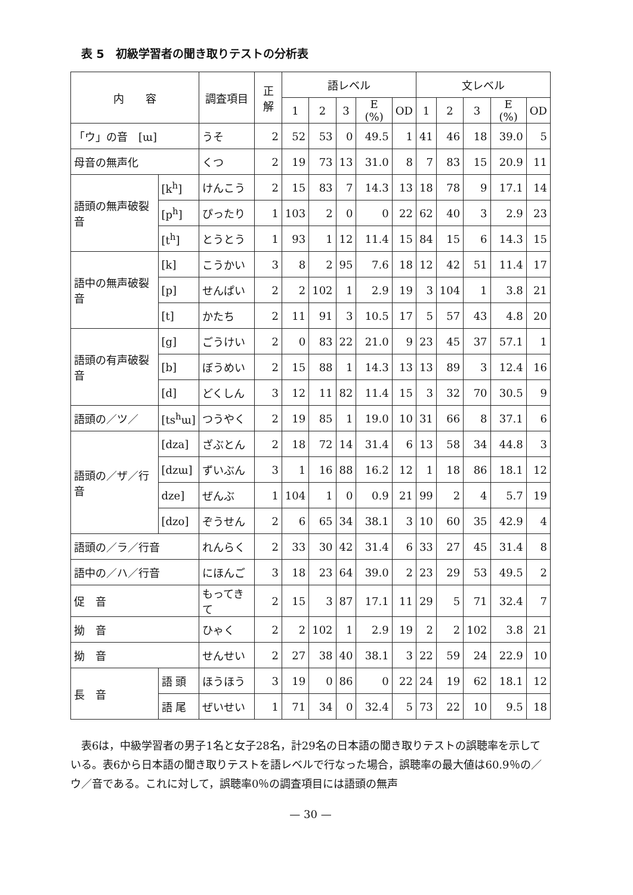表 5　初級学習者の聞き取りテストの分析表
| 内 容 | | 調査項目 | 正解 | 語レベル | | | | | 文レベル | | | | |
| --- | --- | --- | --- | --- | --- | --- | --- | --- | --- | --- | --- | --- | --- |
| | | | | 1 | 2 | 3 | E (%) | OD | 1 | 2 | 3 | E (%) | OD |
| 「ウ」の音 [ɯ] | | うそ | 2 | 52 | 53 | 0 | 49.5 | 1 | 41 | 46 | 18 | 39.0 | 5 |
| 母音の無声化 | | くつ | 2 | 19 | 73 | 13 | 31.0 | 8 | 7 | 83 | 15 | 20.9 | 11 |
| 語頭の無声破裂音 | [k<sup>h</sup>] | けんこう | 2 | 15 | 83 | 7 | 14.3 | 13 | 18 | 78 | 9 | 17.1 | 14 |
| | [p<sup>h</sup>] | ぴったり | 1 | 103 | 2 | 0 | 0 | 22 | 62 | 40 | 3 | 2.9 | 23 |
| | [t<sup>h</sup>] | とうとう | 1 | 93 | 1 | 12 | 11.4 | 15 | 84 | 15 | 6 | 14.3 | 15 |
| 語中の無声破裂音 | [k] | こうかい | 3 | 8 | 2 | 95 | 7.6 | 18 | 12 | 42 | 51 | 11.4 | 17 |
| | [p] | せんぱい | 2 | 2 | 102 | 1 | 2.9 | 19 | 3 | 104 | 1 | 3.8 | 21 |
| | [t] | かたち | 2 | 11 | 91 | 3 | 10.5 | 17 | 5 | 57 | 43 | 4.8 | 20 |
| 語頭の有声破裂音 | [g] | ごうけい | 2 | 0 | 83 | 22 | 21.0 | 9 | 23 | 45 | 37 | 57.1 | 1 |
| | [b] | ぼうめい | 2 | 15 | 88 | 1 | 14.3 | 13 | 13 | 89 | 3 | 12.4 | 16 |
| | [d] | どくしん | 3 | 12 | 11 | 82 | 11.4 | 15 | 3 | 32 | 70 | 30.5 | 9 |
| 語頭の／ツ／ | [ts<sup>h</sup>ɯ] | つうやく | 2 | 19 | 85 | 1 | 19.0 | 10 | 31 | 66 | 8 | 37.1 | 6 |
| 語頭の／ザ／行音 | [dza] | ざぶとん | 2 | 18 | 72 | 14 | 31.4 | 6 | 13 | 58 | 34 | 44.8 | 3 |
| | [dzɯ] | ずいぶん | 3 | 1 | 16 | 88 | 16.2 | 12 | 1 | 18 | 86 | 18.1 | 12 |
| | dze] | ぜんぶ | 1 | 104 | 1 | 0 | 0.9 | 21 | 99 | 2 | 4 | 5.7 | 19 |
| | [dzo] | ぞうせん | 2 | 6 | 65 | 34 | 38.1 | 3 | 10 | 60 | 35 | 42.9 | 4 |
| 語頭の／ラ／行音 | | れんらく | 2 | 33 | 30 | 42 | 31.4 | 6 | 33 | 27 | 45 | 31.4 | 8 |
| 語中の／ハ／行音 | | にほんご | 3 | 18 | 23 | 64 | 39.0 | 2 | 23 | 29 | 53 | 49.5 | 2 |
| 促 音 | | もってきて | 2 | 15 | 3 | 87 | 17.1 | 11 | 29 | 5 | 71 | 32.4 | 7 |
| 拗 音 | | ひゃく | 2 | 2 | 102 | 1 | 2.9 | 19 | 2 | 2 | 102 | 3.8 | 21 |
| 拗 音 | | せんせい | 2 | 27 | 38 | 40 | 38.1 | 3 | 22 | 59 | 24 | 22.9 | 10 |
| 長 音 | 語 頭 | ほうほう | 3 | 19 | 0 | 86 | 0 | 22 | 24 | 19 | 62 | 18.1 | 12 |
| | 語 尾 | ぜいせい | 1 | 71 | 34 | 0 | 32.4 | 5 | 73 | 22 | 10 | 9.5 | 18 |
　表6は，中級学習者の男子1名と女子28名，計29名の日本語の聞き取りテストの誤聴率を示している。表6から日本語の聞き取りテストを語レベルで行なった場合，誤聴率の最大値は60.9％の／ウ／音である。これに対して，誤聴率0％の調査項目には語頭の無声
— 30 —